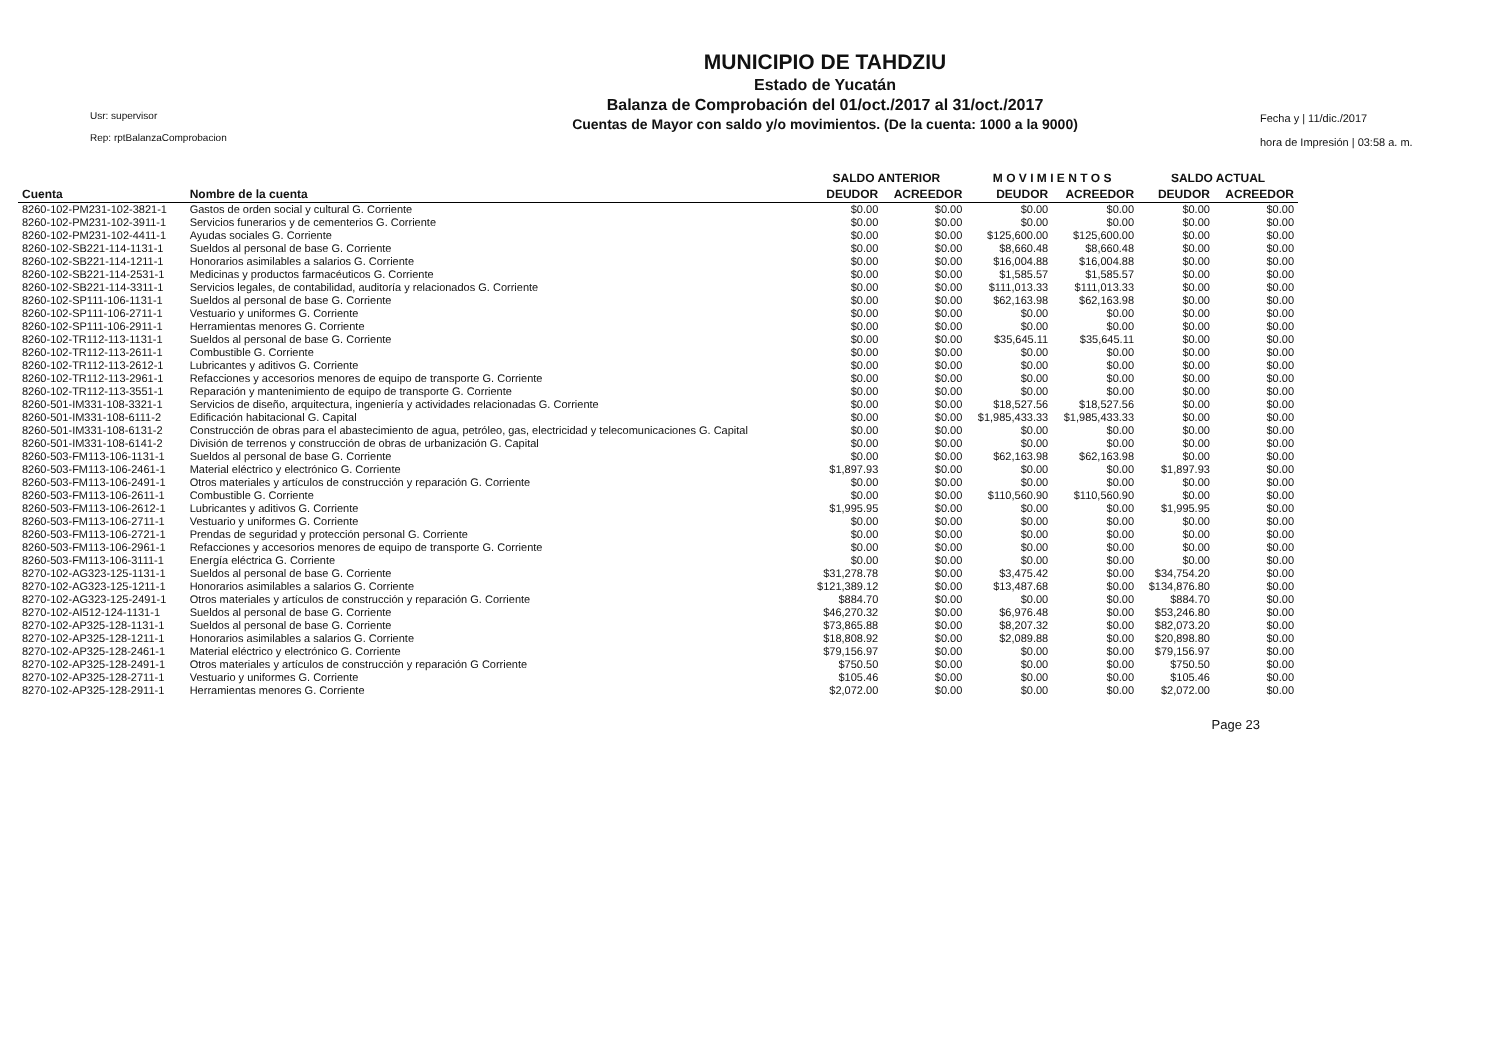Usr: supervisor
Rep: rptBalanzaComprobacion
MUNICIPIO DE TAHDZIU
Estado de Yucatán
Balanza de Comprobación del 01/oct./2017 al 31/oct./2017
Cuentas de Mayor con saldo y/o movimientos. (De la cuenta: 1000 a la 9000)
Fecha y | 11/dic./2017
hora de Impresión | 03:58 a. m.
| | | SALDO ANTERIOR | | M O V I M I E N T O S | | SALDO ACTUAL | |
| --- | --- | --- | --- | --- | --- | --- | --- |
| Cuenta | Nombre de la cuenta | DEUDOR | ACREEDOR | DEUDOR | ACREEDOR | DEUDOR | ACREEDOR |
| 8260-102-PM231-102-3821-1 | Gastos de orden social y cultural G. Corriente | $0.00 | $0.00 | $0.00 | $0.00 | $0.00 | $0.00 |
| 8260-102-PM231-102-3911-1 | Servicios funerarios y de cementerios G. Corriente | $0.00 | $0.00 | $0.00 | $0.00 | $0.00 | $0.00 |
| 8260-102-PM231-102-4411-1 | Ayudas sociales G. Corriente | $0.00 | $0.00 | $125,600.00 | $125,600.00 | $0.00 | $0.00 |
| 8260-102-SB221-114-1131-1 | Sueldos al personal de base G. Corriente | $0.00 | $0.00 | $8,660.48 | $8,660.48 | $0.00 | $0.00 |
| 8260-102-SB221-114-1211-1 | Honorarios asimilables a salarios G. Corriente | $0.00 | $0.00 | $16,004.88 | $16,004.88 | $0.00 | $0.00 |
| 8260-102-SB221-114-2531-1 | Medicinas y productos farmacéuticos G. Corriente | $0.00 | $0.00 | $1,585.57 | $1,585.57 | $0.00 | $0.00 |
| 8260-102-SB221-114-3311-1 | Servicios legales, de contabilidad, auditoría y relacionados G. Corriente | $0.00 | $0.00 | $111,013.33 | $111,013.33 | $0.00 | $0.00 |
| 8260-102-SP111-106-1131-1 | Sueldos al personal de base G. Corriente | $0.00 | $0.00 | $62,163.98 | $62,163.98 | $0.00 | $0.00 |
| 8260-102-SP111-106-2711-1 | Vestuario y uniformes G. Corriente | $0.00 | $0.00 | $0.00 | $0.00 | $0.00 | $0.00 |
| 8260-102-SP111-106-2911-1 | Herramientas menores G. Corriente | $0.00 | $0.00 | $0.00 | $0.00 | $0.00 | $0.00 |
| 8260-102-TR112-113-1131-1 | Sueldos al personal de base G. Corriente | $0.00 | $0.00 | $35,645.11 | $35,645.11 | $0.00 | $0.00 |
| 8260-102-TR112-113-2611-1 | Combustible G. Corriente | $0.00 | $0.00 | $0.00 | $0.00 | $0.00 | $0.00 |
| 8260-102-TR112-113-2612-1 | Lubricantes y aditivos G. Corriente | $0.00 | $0.00 | $0.00 | $0.00 | $0.00 | $0.00 |
| 8260-102-TR112-113-2961-1 | Refacciones y accesorios menores de equipo de transporte G. Corriente | $0.00 | $0.00 | $0.00 | $0.00 | $0.00 | $0.00 |
| 8260-102-TR112-113-3551-1 | Reparación y mantenimiento de equipo de transporte G. Corriente | $0.00 | $0.00 | $0.00 | $0.00 | $0.00 | $0.00 |
| 8260-501-IM331-108-3321-1 | Servicios de diseño, arquitectura, ingeniería y actividades relacionadas G. Corriente | $0.00 | $0.00 | $18,527.56 | $18,527.56 | $0.00 | $0.00 |
| 8260-501-IM331-108-6111-2 | Edificación habitacional G. Capital | $0.00 | $0.00 | $1,985,433.33 | $1,985,433.33 | $0.00 | $0.00 |
| 8260-501-IM331-108-6131-2 | Construcción de obras para el abastecimiento de agua, petróleo, gas, electricidad y telecomunicaciones G. Capital | $0.00 | $0.00 | $0.00 | $0.00 | $0.00 | $0.00 |
| 8260-501-IM331-108-6141-2 | División de terrenos y construcción de obras de urbanización G. Capital | $0.00 | $0.00 | $0.00 | $0.00 | $0.00 | $0.00 |
| 8260-503-FM113-106-1131-1 | Sueldos al personal de base G. Corriente | $0.00 | $0.00 | $62,163.98 | $62,163.98 | $0.00 | $0.00 |
| 8260-503-FM113-106-2461-1 | Material eléctrico y electrónico G. Corriente | $1,897.93 | $0.00 | $0.00 | $0.00 | $1,897.93 | $0.00 |
| 8260-503-FM113-106-2491-1 | Otros materiales y artículos de construcción y reparación G. Corriente | $0.00 | $0.00 | $0.00 | $0.00 | $0.00 | $0.00 |
| 8260-503-FM113-106-2611-1 | Combustible G. Corriente | $0.00 | $0.00 | $110,560.90 | $110,560.90 | $0.00 | $0.00 |
| 8260-503-FM113-106-2612-1 | Lubricantes y aditivos G. Corriente | $1,995.95 | $0.00 | $0.00 | $0.00 | $1,995.95 | $0.00 |
| 8260-503-FM113-106-2711-1 | Vestuario y uniformes G. Corriente | $0.00 | $0.00 | $0.00 | $0.00 | $0.00 | $0.00 |
| 8260-503-FM113-106-2721-1 | Prendas de seguridad y protección personal G. Corriente | $0.00 | $0.00 | $0.00 | $0.00 | $0.00 | $0.00 |
| 8260-503-FM113-106-2961-1 | Refacciones y accesorios menores de equipo de transporte G. Corriente | $0.00 | $0.00 | $0.00 | $0.00 | $0.00 | $0.00 |
| 8260-503-FM113-106-3111-1 | Energía eléctrica G. Corriente | $0.00 | $0.00 | $0.00 | $0.00 | $0.00 | $0.00 |
| 8270-102-AG323-125-1131-1 | Sueldos al personal de base G. Corriente | $31,278.78 | $0.00 | $3,475.42 | $0.00 | $34,754.20 | $0.00 |
| 8270-102-AG323-125-1211-1 | Honorarios asimilables a salarios G. Corriente | $121,389.12 | $0.00 | $13,487.68 | $0.00 | $134,876.80 | $0.00 |
| 8270-102-AG323-125-2491-1 | Otros materiales y artículos de construcción y reparación G. Corriente | $884.70 | $0.00 | $0.00 | $0.00 | $884.70 | $0.00 |
| 8270-102-AI512-124-1131-1 | Sueldos al personal de base G. Corriente | $46,270.32 | $0.00 | $6,976.48 | $0.00 | $53,246.80 | $0.00 |
| 8270-102-AP325-128-1131-1 | Sueldos al personal de base G. Corriente | $73,865.88 | $0.00 | $8,207.32 | $0.00 | $82,073.20 | $0.00 |
| 8270-102-AP325-128-1211-1 | Honorarios asimilables a salarios G. Corriente | $18,808.92 | $0.00 | $2,089.88 | $0.00 | $20,898.80 | $0.00 |
| 8270-102-AP325-128-2461-1 | Material eléctrico y electrónico G. Corriente | $79,156.97 | $0.00 | $0.00 | $0.00 | $79,156.97 | $0.00 |
| 8270-102-AP325-128-2491-1 | Otros materiales y artículos de construcción y reparación G Corriente | $750.50 | $0.00 | $0.00 | $0.00 | $750.50 | $0.00 |
| 8270-102-AP325-128-2711-1 | Vestuario y uniformes G. Corriente | $105.46 | $0.00 | $0.00 | $0.00 | $105.46 | $0.00 |
| 8270-102-AP325-128-2911-1 | Herramientas menores G. Corriente | $2,072.00 | $0.00 | $0.00 | $0.00 | $2,072.00 | $0.00 |
Page 23